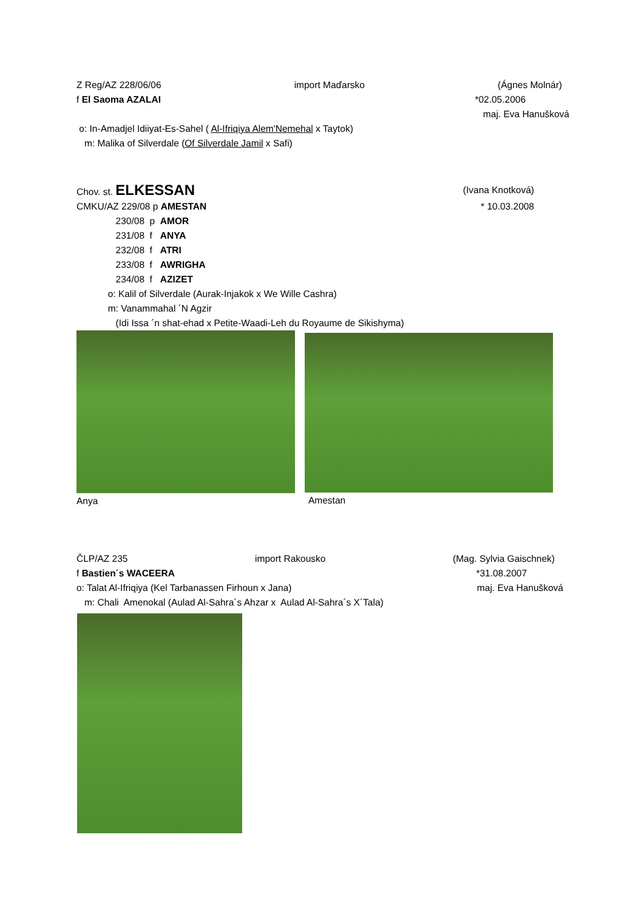Z Reg/AZ 228/06/06 import Maďarsko (Ágnes Molnár)
f El Saoma AZALAI *02.05.2006
maj. Eva Hanušková
o: In-Amadjel Idiiyat-Es-Sahel ( Al-Ifriqiya Alem'Nemehal x Taytok)
m: Malika of Silverdale (Of Silverdale Jamil x Safi)
Chov. st. ELKESSAN (Ivana Knotková)
CMKU/AZ 229/08 p AMESTAN * 10.03.2008
230/08 p AMOR
231/08 f ANYA
232/08 f ATRI
233/08 f AWRIGHA
234/08 f AZIZET
o: Kalil of Silverdale (Aurak-Injakok x We Wille Cashra)
m: Vanammahal ´N Agzir
(Idi Issa ´n shat-ehad x Petite-Waadi-Leh du Royaume de Sikishyma)
Anya
Amestan
ČLP/AZ 235 import Rakousko (Mag. Sylvia Gaischnek)
f Bastien´s WACEERA *31.08.2007
o: Talat Al-Ifriqiya (Kel Tarbanassen Firhoun x Jana) maj. Eva Hanušková
m: Chali Amenokal (Aulad Al-Sahra´s Ahzar x Aulad Al-Sahra´s X´Tala)